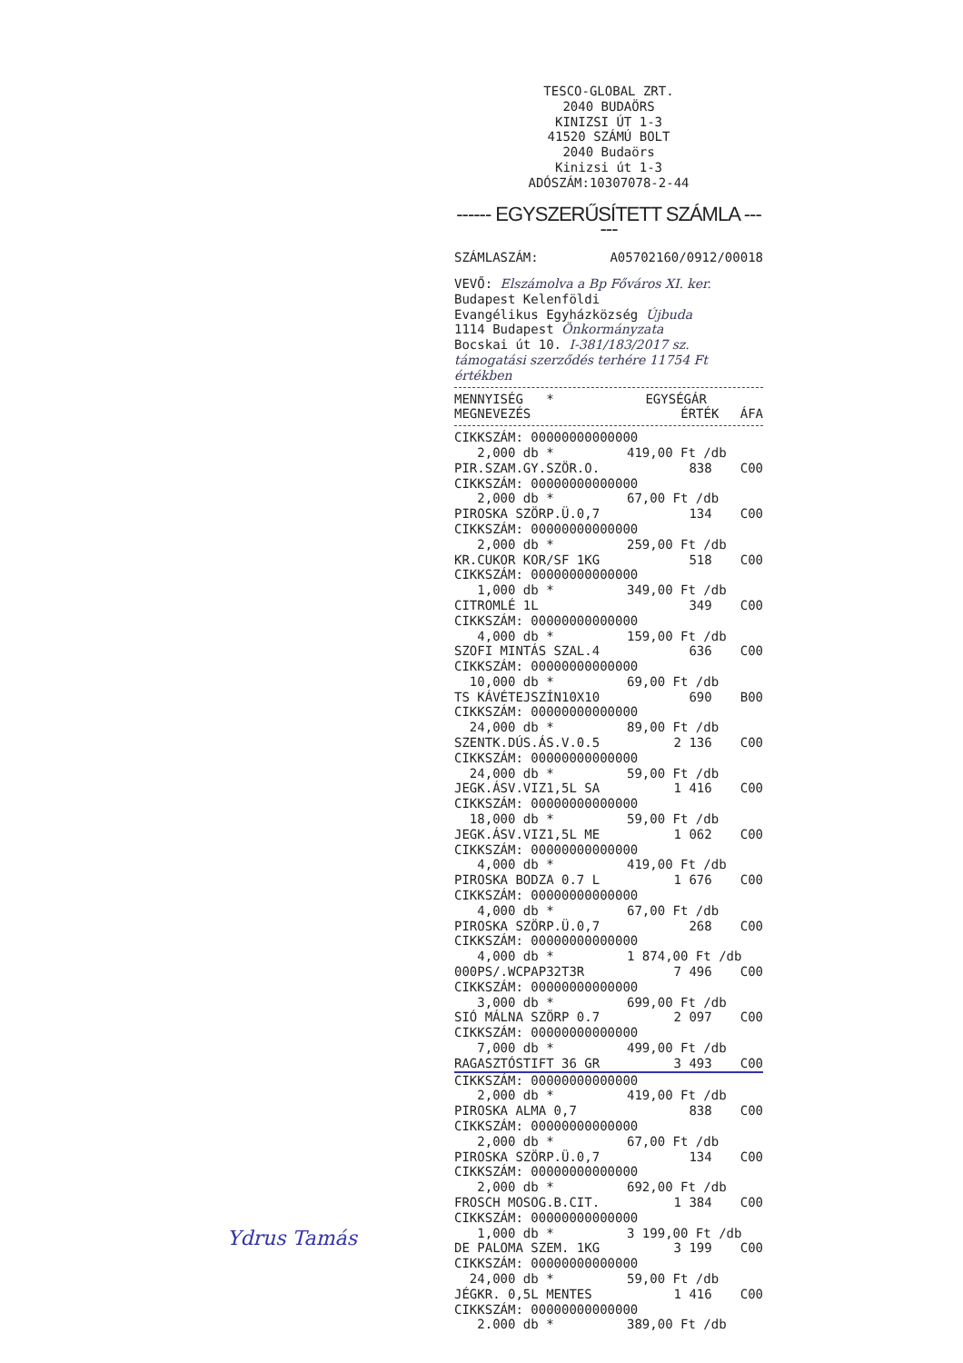TESCO-GLOBAL ZRT.
2040 BUDAÖRS
KINIZSI ÚT 1-3
41520 SZÁMÚ BOLT
2040 Budaörs
Kinizsi út 1-3
ADÓSZÁM:10307078-2-44
------ EGYSZERŰSÍTETT SZÁMLA ------
SZÁMLASZÁM: A05702160/0912/00018
VEVŐ: Elszámolva a Bp Főváros XI. ker.
Budapest Kelenföldi
Evangélikus Egyházközség Újbuda
1114 Budapest Önkormányzata
Bocskai út 10. I-381/183/2017 sz.
támogatási szerződés terhére 11754 Ft értékben
| MENNYISÉG * | EGYSÉGÁR | |
| --- | --- | --- |
| MEGNEVEZÉS | ÉRTÉK | ÁFA |
| CIKKSZÁM: 00000000000000 | | |
| 2,000 db * | 419,00 Ft /db | |
| PIR.SZAM.GY.SZÖR.O. | 838 | C00 |
| CIKKSZÁM: 00000000000000 | | |
| 2,000 db * | 67,00 Ft /db | |
| PIROSKA SZÖRP.Ü.0,7 | 134 | C00 |
| CIKKSZÁM: 00000000000000 | | |
| 2,000 db * | 259,00 Ft /db | |
| KR.CUKOR KOR/SF 1KG | 518 | C00 |
| CIKKSZÁM: 00000000000000 | | |
| 1,000 db * | 349,00 Ft /db | |
| CITROMLÉ 1L | 349 | C00 |
| CIKKSZÁM: 00000000000000 | | |
| 4,000 db * | 159,00 Ft /db | |
| SZOFI MINTÁS SZAL.4 | 636 | C00 |
| CIKKSZÁM: 00000000000000 | | |
| 10,000 db * | 69,00 Ft /db | |
| TS KÁVÉTEJSZÍN10X10 | 690 | B00 |
| CIKKSZÁM: 00000000000000 | | |
| 24,000 db * | 89,00 Ft /db | |
| SZENTK.DÚS.ÁS.V.0.5 | 2 136 | C00 |
| CIKKSZÁM: 00000000000000 | | |
| 24,000 db * | 59,00 Ft /db | |
| JEGK.ÁSV.VIZ1,5L SA | 1 416 | C00 |
| CIKKSZÁM: 00000000000000 | | |
| 18,000 db * | 59,00 Ft /db | |
| JEGK.ÁSV.VIZ1,5L ME | 1 062 | C00 |
| CIKKSZÁM: 00000000000000 | | |
| 4,000 db * | 419,00 Ft /db | |
| PIROSKA BODZA 0.7 L | 1 676 | C00 |
| CIKKSZÁM: 00000000000000 | | |
| 4,000 db * | 67,00 Ft /db | |
| PIROSKA SZÖRP.Ü.0,7 | 268 | C00 |
| CIKKSZÁM: 00000000000000 | | |
| 4,000 db * | 1 874,00 Ft /db | |
| 000PS/.WCPAP32T3R | 7 496 | C00 |
| CIKKSZÁM: 00000000000000 | | |
| 3,000 db * | 699,00 Ft /db | |
| SIÓ MÁLNA SZÖRP 0.7 | 2 097 | C00 |
| CIKKSZÁM: 00000000000000 | | |
| 7,000 db * | 499,00 Ft /db | |
| RAGASZTÓSTIFT 36 GR | 3 493 | C00 |
| CIKKSZÁM: 00000000000000 | | |
| 2,000 db * | 419,00 Ft /db | |
| PIROSKA ALMA 0,7 | 838 | C00 |
| CIKKSZÁM: 00000000000000 | | |
| 2,000 db * | 67,00 Ft /db | |
| PIROSKA SZÖRP.Ü.0,7 | 134 | C00 |
| CIKKSZÁM: 00000000000000 | | |
| 2,000 db * | 692,00 Ft /db | |
| FROSCH MOSOG.B.CIT. | 1 384 | C00 |
| CIKKSZÁM: 00000000000000 | | |
| 1,000 db * | 3 199,00 Ft /db | |
| DE PALOMA SZEM. 1KG | 3 199 | C00 |
| CIKKSZÁM: 00000000000000 | | |
| 24,000 db * | 59,00 Ft /db | |
| JÉGKR. 0,5L MENTES | 1 416 | C00 |
| CIKKSZÁM: 00000000000000 | | |
| 2.000 db * | 389,00 Ft /db | |
Ydrus Tamás